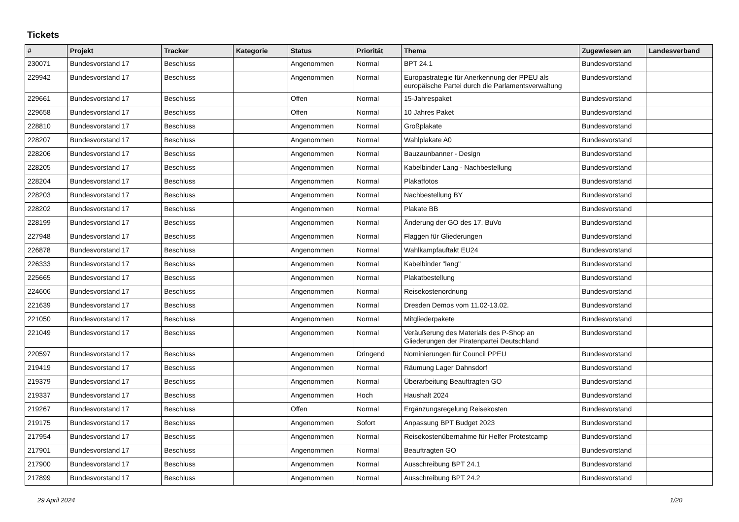Tickets
| # | Projekt | Tracker | Kategorie | Status | Priorität | Thema | Zugewiesen an | Landesverband |
| --- | --- | --- | --- | --- | --- | --- | --- | --- |
| 230071 | Bundesvorstand 17 | Beschluss | | Angenommen | Normal | BPT 24.1 | Bundesvorstand | |
| 229942 | Bundesvorstand 17 | Beschluss | | Angenommen | Normal | Europastrategie für Anerkennung der PPEU als europäische Partei durch die Parlamentsverwaltung | Bundesvorstand | |
| 229661 | Bundesvorstand 17 | Beschluss | | Offen | Normal | 15-Jahrespaket | Bundesvorstand | |
| 229658 | Bundesvorstand 17 | Beschluss | | Offen | Normal | 10 Jahres Paket | Bundesvorstand | |
| 228810 | Bundesvorstand 17 | Beschluss | | Angenommen | Normal | Großplakate | Bundesvorstand | |
| 228207 | Bundesvorstand 17 | Beschluss | | Angenommen | Normal | Wahlplakate A0 | Bundesvorstand | |
| 228206 | Bundesvorstand 17 | Beschluss | | Angenommen | Normal | Bauzaunbanner - Design | Bundesvorstand | |
| 228205 | Bundesvorstand 17 | Beschluss | | Angenommen | Normal | Kabelbinder Lang - Nachbestellung | Bundesvorstand | |
| 228204 | Bundesvorstand 17 | Beschluss | | Angenommen | Normal | Plakatfotos | Bundesvorstand | |
| 228203 | Bundesvorstand 17 | Beschluss | | Angenommen | Normal | Nachbestellung BY | Bundesvorstand | |
| 228202 | Bundesvorstand 17 | Beschluss | | Angenommen | Normal | Plakate BB | Bundesvorstand | |
| 228199 | Bundesvorstand 17 | Beschluss | | Angenommen | Normal | Änderung der GO des 17. BuVo | Bundesvorstand | |
| 227948 | Bundesvorstand 17 | Beschluss | | Angenommen | Normal | Flaggen für Gliederungen | Bundesvorstand | |
| 226878 | Bundesvorstand 17 | Beschluss | | Angenommen | Normal | Wahlkampfauftakt EU24 | Bundesvorstand | |
| 226333 | Bundesvorstand 17 | Beschluss | | Angenommen | Normal | Kabelbinder "lang" | Bundesvorstand | |
| 225665 | Bundesvorstand 17 | Beschluss | | Angenommen | Normal | Plakatbestellung | Bundesvorstand | |
| 224606 | Bundesvorstand 17 | Beschluss | | Angenommen | Normal | Reisekostenordnung | Bundesvorstand | |
| 221639 | Bundesvorstand 17 | Beschluss | | Angenommen | Normal | Dresden Demos vom 11.02-13.02. | Bundesvorstand | |
| 221050 | Bundesvorstand 17 | Beschluss | | Angenommen | Normal | Mitgliederpakete | Bundesvorstand | |
| 221049 | Bundesvorstand 17 | Beschluss | | Angenommen | Normal | Veräußerung des Materials des P-Shop an Gliederungen der Piratenpartei Deutschland | Bundesvorstand | |
| 220597 | Bundesvorstand 17 | Beschluss | | Angenommen | Dringend | Nominierungen für Council PPEU | Bundesvorstand | |
| 219419 | Bundesvorstand 17 | Beschluss | | Angenommen | Normal | Räumung Lager Dahnsdorf | Bundesvorstand | |
| 219379 | Bundesvorstand 17 | Beschluss | | Angenommen | Normal | Überarbeitung Beauftragten GO | Bundesvorstand | |
| 219337 | Bundesvorstand 17 | Beschluss | | Angenommen | Hoch | Haushalt 2024 | Bundesvorstand | |
| 219267 | Bundesvorstand 17 | Beschluss | | Offen | Normal | Ergänzungsregelung Reisekosten | Bundesvorstand | |
| 219175 | Bundesvorstand 17 | Beschluss | | Angenommen | Sofort | Anpassung BPT Budget 2023 | Bundesvorstand | |
| 217954 | Bundesvorstand 17 | Beschluss | | Angenommen | Normal | Reisekostenübernahme für Helfer Protestcamp | Bundesvorstand | |
| 217901 | Bundesvorstand 17 | Beschluss | | Angenommen | Normal | Beauftragten GO | Bundesvorstand | |
| 217900 | Bundesvorstand 17 | Beschluss | | Angenommen | Normal | Ausschreibung BPT 24.1 | Bundesvorstand | |
| 217899 | Bundesvorstand 17 | Beschluss | | Angenommen | Normal | Ausschreibung BPT 24.2 | Bundesvorstand | |
29 April 2024 1/20